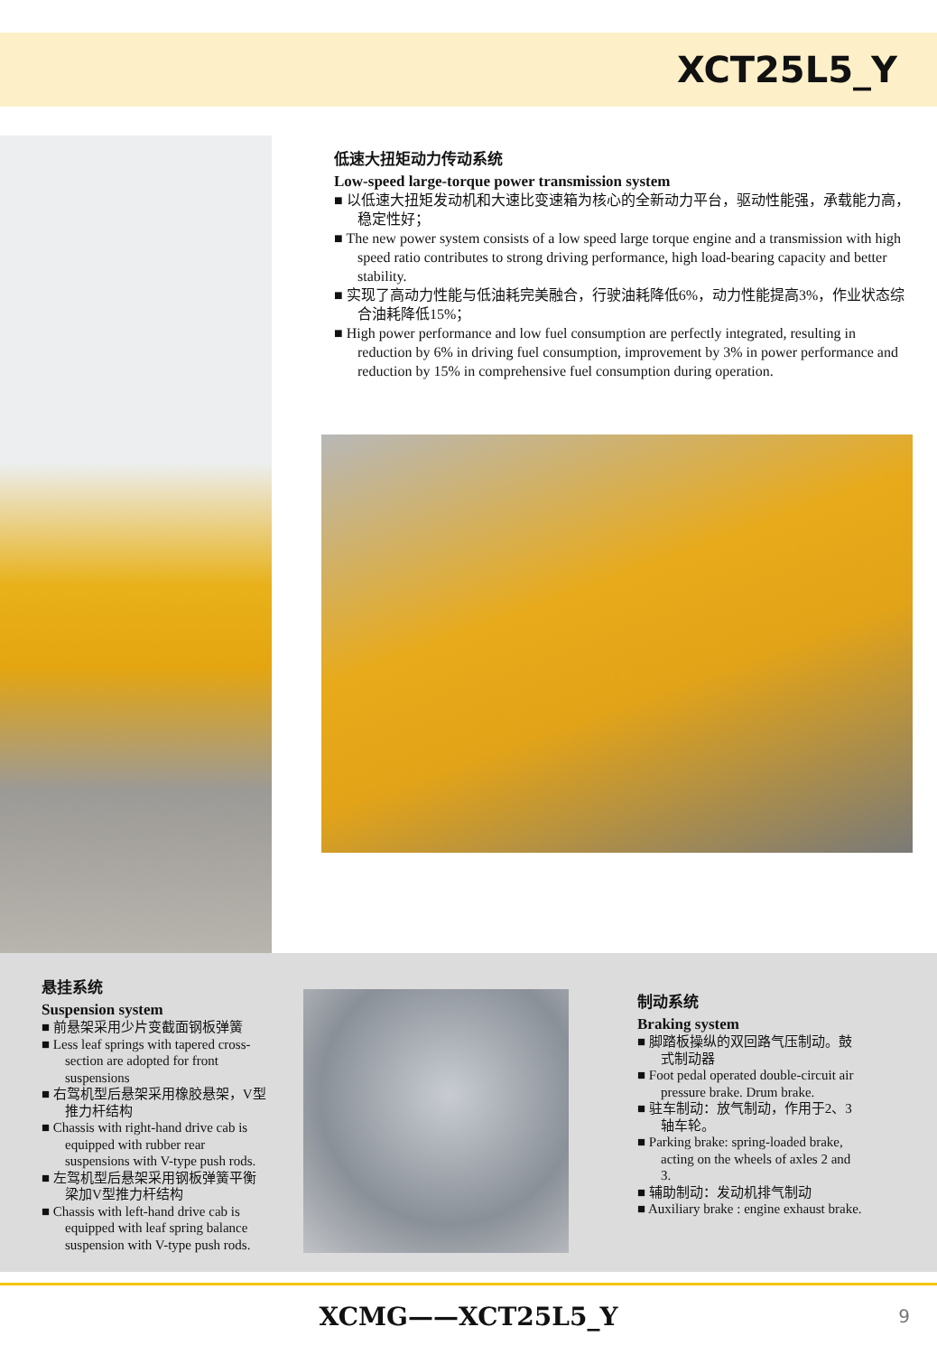XCT25L5_Y
低速大扭矩动力传动系统
Low-speed large-torque power transmission system
■ 以低速大扭矩发动机和大速比变速箱为核心的全新动力平台，驱动性能强，承载能力高，稳定性好；
■ The new power system consists of a low speed large torque engine and a transmission with high speed ratio contributes to strong driving performance, high load-bearing capacity and better stability.
■ 实现了高动力性能与低油耗完美融合，行驶油耗降低6%，动力性能提高3%，作业状态综合油耗降低15%；
■ High power performance and low fuel consumption are perfectly integrated, resulting in reduction by 6% in driving fuel consumption, improvement by 3% in power performance and reduction by 15% in comprehensive fuel consumption during operation.
悬挂系统
Suspension system
■ 前悬架采用少片变截面钢板弹簧
■ Less leaf springs with tapered cross-section are adopted for front suspensions
■ 右驾机型后悬架采用橡胶悬架，V型推力杆结构
■ Chassis with right-hand drive cab is equipped with rubber rear suspensions with V-type push rods.
■ 左驾机型后悬架采用钢板弹簧平衡梁加V型推力杆结构
■ Chassis with left-hand drive cab is equipped with leaf spring balance suspension with V-type push rods.
制动系统
Braking system
■ 脚踏板操纵的双回路气压制动。鼓式制动器
■ Foot pedal operated double-circuit air pressure brake. Drum brake.
■ 驻车制动：放气制动，作用于2、3轴车轮。
■ Parking brake: spring-loaded brake, acting on the wheels of axles 2 and 3.
■ 辅助制动：发动机排气制动
■ Auxiliary brake : engine exhaust brake.
XCMG——XCT25L5_Y 9